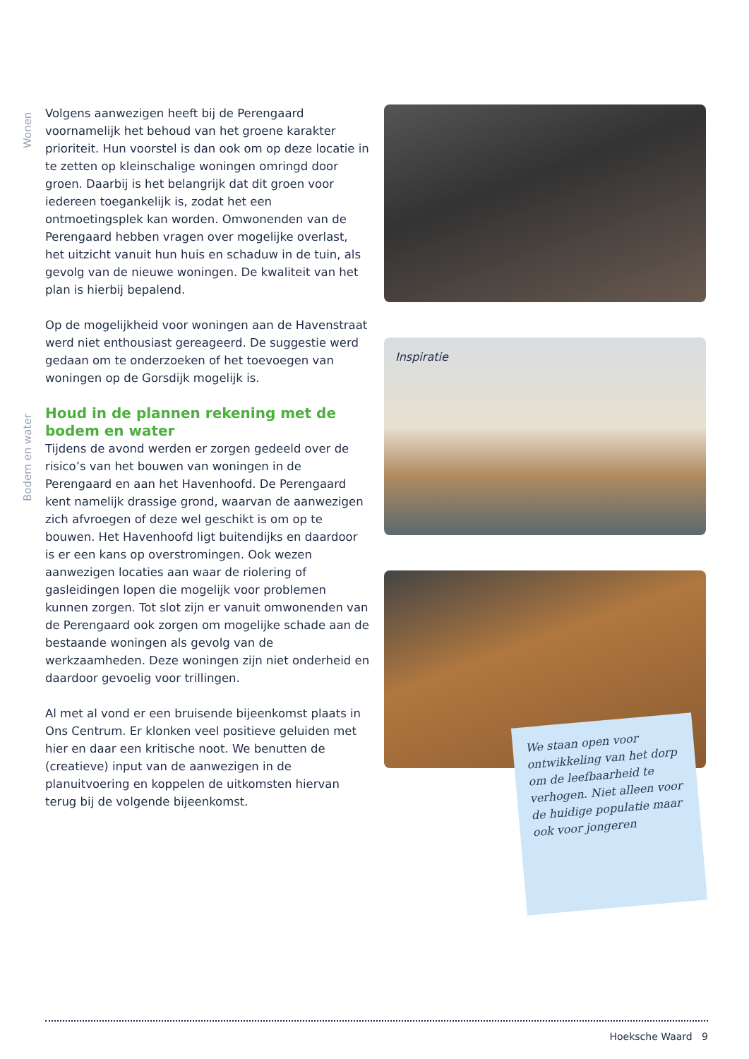Wonen
Bodem en water
Volgens aanwezigen heeft bij de Perengaard voornamelijk het behoud van het groene karakter prioriteit. Hun voorstel is dan ook om op deze locatie in te zetten op kleinschalige woningen omringd door groen. Daarbij is het belangrijk dat dit groen voor iedereen toegankelijk is, zodat het een ontmoetingsplek kan worden. Omwonenden van de Perengaard hebben vragen over mogelijke overlast, het uitzicht vanuit hun huis en schaduw in de tuin, als gevolg van de nieuwe woningen. De kwaliteit van het plan is hierbij bepalend.
Op de mogelijkheid voor woningen aan de Havenstraat werd niet enthousiast gereageerd. De suggestie werd gedaan om te onderzoeken of het toevoegen van woningen op de Gorsdijk mogelijk is.
Houd in de plannen rekening met de bodem en water
Tijdens de avond werden er zorgen gedeeld over de risico’s van het bouwen van woningen in de Perengaard en aan het Havenhoofd. De Perengaard kent namelijk drassige grond, waarvan de aanwezigen zich afvroegen of deze wel geschikt is om op te bouwen. Het Havenhoofd ligt buitendijks en daardoor is er een kans op overstromingen. Ook wezen aanwezigen locaties aan waar de riolering of gasleidingen lopen die mogelijk voor problemen kunnen zorgen. Tot slot zijn er vanuit omwonenden van de Perengaard ook zorgen om mogelijke schade aan de bestaande woningen als gevolg van de werkzaamheden. Deze woningen zijn niet onderheid en daardoor gevoelig voor trillingen.
Al met al vond er een bruisende bijeenkomst plaats in Ons Centrum. Er klonken veel positieve geluiden met hier en daar een kritische noot. We benutten de (creatieve) input van de aanwezigen in de planuitvoering en koppelen de uitkomsten hiervan terug bij de volgende bijeenkomst.
Inspiratie
We staan open voor ontwikkeling van het dorp om de leefbaarheid te verhogen. Niet alleen voor de huidige populatie maar ook voor jongeren
Hoeksche Waard 9